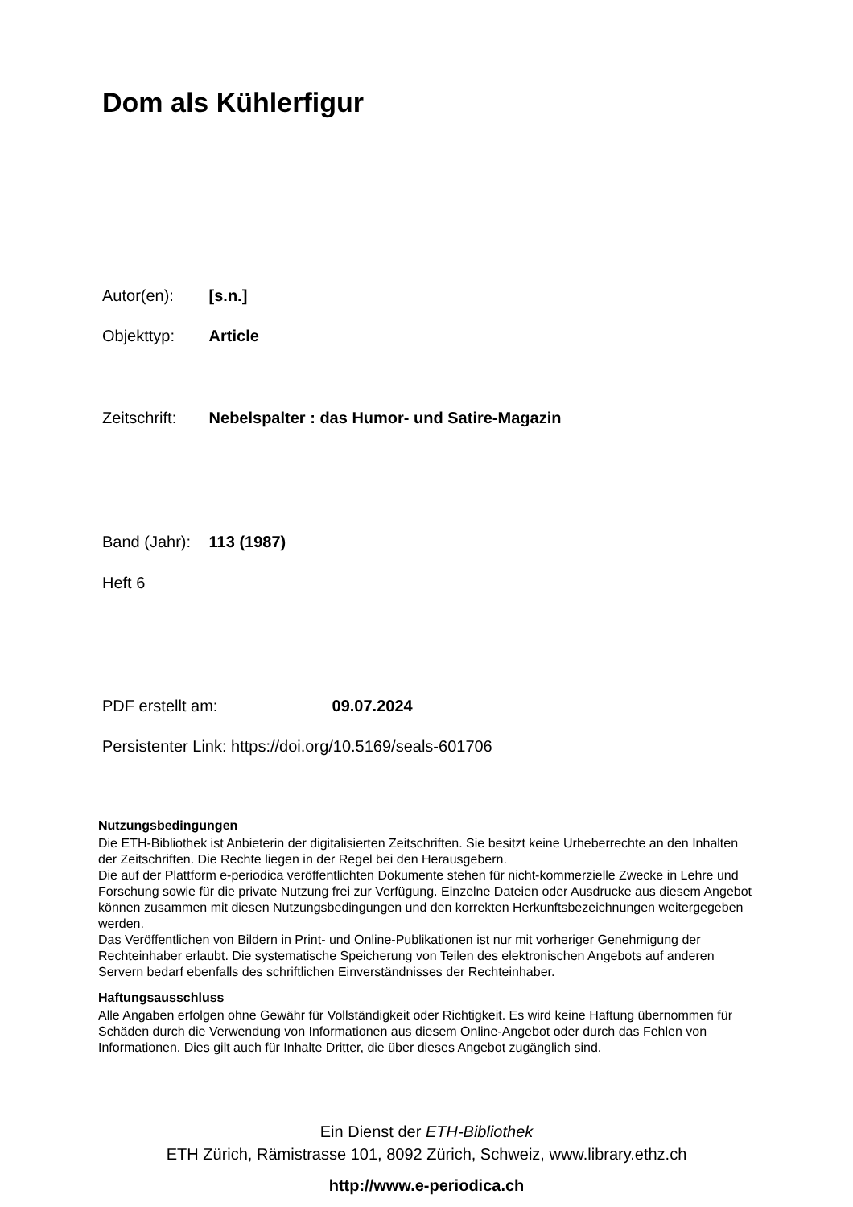Dom als Kühlerfigur
Autor(en): [s.n.]
Objekttyp: Article
Zeitschrift: Nebelspalter : das Humor- und Satire-Magazin
Band (Jahr): 113 (1987)
Heft 6
PDF erstellt am: 09.07.2024
Persistenter Link: https://doi.org/10.5169/seals-601706
Nutzungsbedingungen
Die ETH-Bibliothek ist Anbieterin der digitalisierten Zeitschriften. Sie besitzt keine Urheberrechte an den Inhalten der Zeitschriften. Die Rechte liegen in der Regel bei den Herausgebern.
Die auf der Plattform e-periodica veröffentlichten Dokumente stehen für nicht-kommerzielle Zwecke in Lehre und Forschung sowie für die private Nutzung frei zur Verfügung. Einzelne Dateien oder Ausdrucke aus diesem Angebot können zusammen mit diesen Nutzungsbedingungen und den korrekten Herkunftsbezeichnungen weitergegeben werden.
Das Veröffentlichen von Bildern in Print- und Online-Publikationen ist nur mit vorheriger Genehmigung der Rechteinhaber erlaubt. Die systematische Speicherung von Teilen des elektronischen Angebots auf anderen Servern bedarf ebenfalls des schriftlichen Einverständnisses der Rechteinhaber.
Haftungsausschluss
Alle Angaben erfolgen ohne Gewähr für Vollständigkeit oder Richtigkeit. Es wird keine Haftung übernommen für Schäden durch die Verwendung von Informationen aus diesem Online-Angebot oder durch das Fehlen von Informationen. Dies gilt auch für Inhalte Dritter, die über dieses Angebot zugänglich sind.
Ein Dienst der ETH-Bibliothek
ETH Zürich, Rämistrasse 101, 8092 Zürich, Schweiz, www.library.ethz.ch
http://www.e-periodica.ch